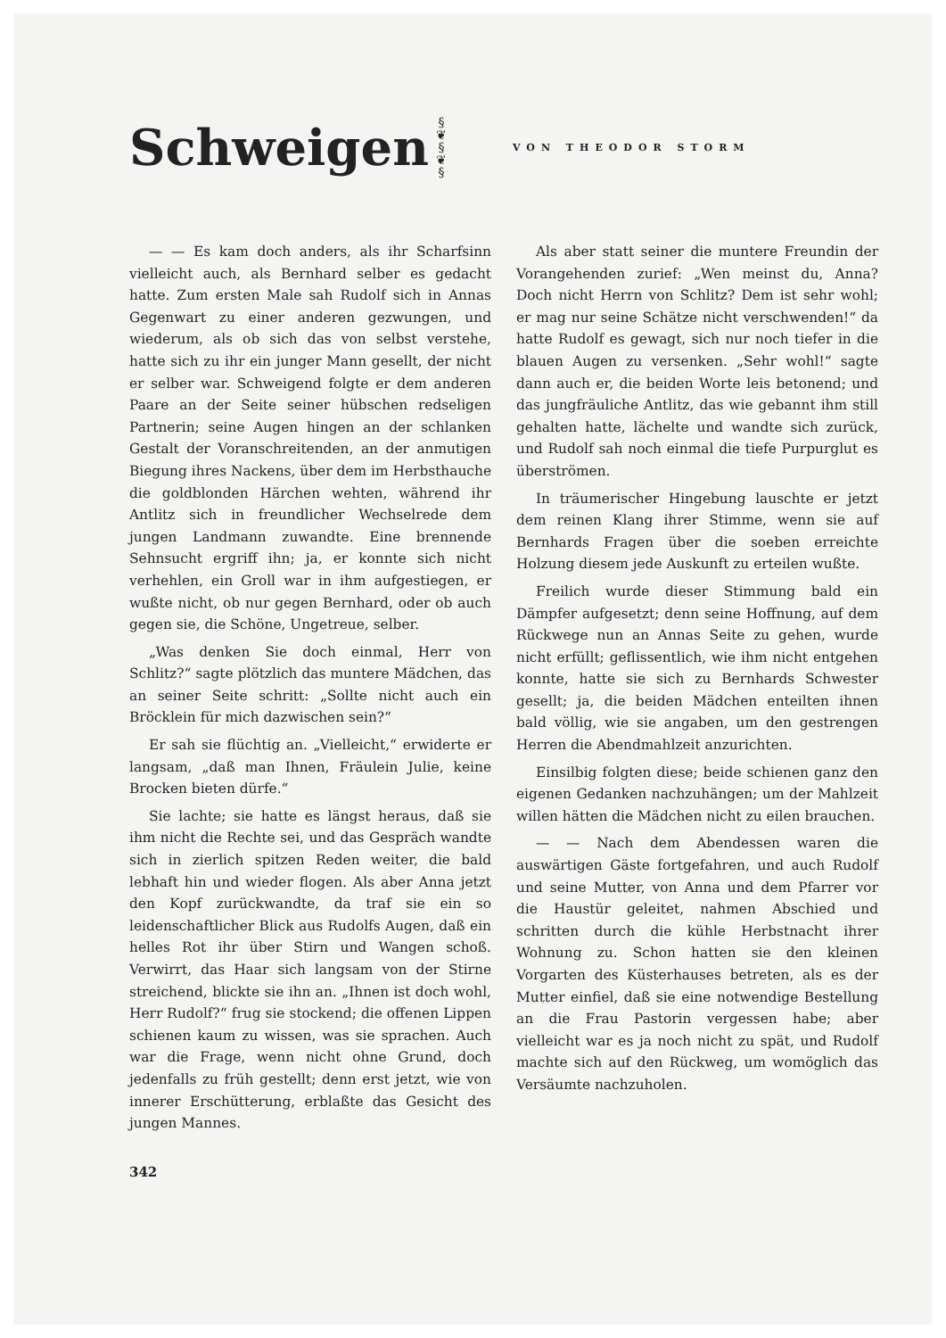Schweigen
§
❦
§
❦
§
VON THEODOR STORM
— — Es kam doch anders, als ihr Scharfsinn vielleicht auch, als Bernhard selber es gedacht hatte. Zum ersten Male sah Rudolf sich in Annas Gegenwart zu einer anderen gezwungen, und wiederum, als ob sich das von selbst verstehe, hatte sich zu ihr ein junger Mann gesellt, der nicht er selber war. Schweigend folgte er dem anderen Paare an der Seite seiner hübschen redseligen Partnerin; seine Augen hingen an der schlanken Gestalt der Voranschreitenden, an der anmutigen Biegung ihres Nackens, über dem im Herbsthauche die goldblonden Härchen wehten, während ihr Antlitz sich in freundlicher Wechselrede dem jungen Landmann zuwandte. Eine brennende Sehnsucht ergriff ihn; ja, er konnte sich nicht verhehlen, ein Groll war in ihm aufgestiegen, er wußte nicht, ob nur gegen Bernhard, oder ob auch gegen sie, die Schöne, Ungetreue, selber.
„Was denken Sie doch einmal, Herr von Schlitz?“ sagte plötzlich das muntere Mädchen, das an seiner Seite schritt: „Sollte nicht auch ein Bröcklein für mich dazwischen sein?“
Er sah sie flüchtig an. „Vielleicht,“ erwiderte er langsam, „daß man Ihnen, Fräulein Julie, keine Brocken bieten dürfe.“
Sie lachte; sie hatte es längst heraus, daß sie ihm nicht die Rechte sei, und das Gespräch wandte sich in zierlich spitzen Reden weiter, die bald lebhaft hin und wieder flogen. Als aber Anna jetzt den Kopf zurückwandte, da traf sie ein so leidenschaftlicher Blick aus Rudolfs Augen, daß ein helles Rot ihr über Stirn und Wangen schoß. Verwirrt, das Haar sich langsam von der Stirne streichend, blickte sie ihn an. „Ihnen ist doch wohl, Herr Rudolf?“ frug sie stockend; die offenen Lippen schienen kaum zu wissen, was sie sprachen. Auch war die Frage, wenn nicht ohne Grund, doch jedenfalls zu früh gestellt; denn erst jetzt, wie von innerer Erschütterung, erblaßte das Gesicht des jungen Mannes.
342
Als aber statt seiner die muntere Freundin der Vorangehenden zurief: „Wen meinst du, Anna? Doch nicht Herrn von Schlitz? Dem ist sehr wohl; er mag nur seine Schätze nicht verschwenden!“ da hatte Rudolf es gewagt, sich nur noch tiefer in die blauen Augen zu versenken. „Sehr wohl!“ sagte dann auch er, die beiden Worte leis betonend; und das jungfräuliche Antlitz, das wie gebannt ihm still gehalten hatte, lächelte und wandte sich zurück, und Rudolf sah noch einmal die tiefe Purpurglut es überströmen.
In träumerischer Hingebung lauschte er jetzt dem reinen Klang ihrer Stimme, wenn sie auf Bernhards Fragen über die soeben erreichte Holzung diesem jede Auskunft zu erteilen wußte.
Freilich wurde dieser Stimmung bald ein Dämpfer aufgesetzt; denn seine Hoffnung, auf dem Rückwege nun an Annas Seite zu gehen, wurde nicht erfüllt; geflissentlich, wie ihm nicht entgehen konnte, hatte sie sich zu Bernhards Schwester gesellt; ja, die beiden Mädchen enteilten ihnen bald völlig, wie sie angaben, um den gestrengen Herren die Abendmahlzeit anzurichten.
Einsilbig folgten diese; beide schienen ganz den eigenen Gedanken nachzuhängen; um der Mahlzeit willen hätten die Mädchen nicht zu eilen brauchen.
— — Nach dem Abendessen waren die auswärtigen Gäste fortgefahren, und auch Rudolf und seine Mutter, von Anna und dem Pfarrer vor die Haustür geleitet, nahmen Abschied und schritten durch die kühle Herbstnacht ihrer Wohnung zu. Schon hatten sie den kleinen Vorgarten des Küsterhauses betreten, als es der Mutter einfiel, daß sie eine notwendige Bestellung an die Frau Pastorin vergessen habe; aber vielleicht war es ja noch nicht zu spät, und Rudolf machte sich auf den Rückweg, um womöglich das Versäumte nachzuholen.